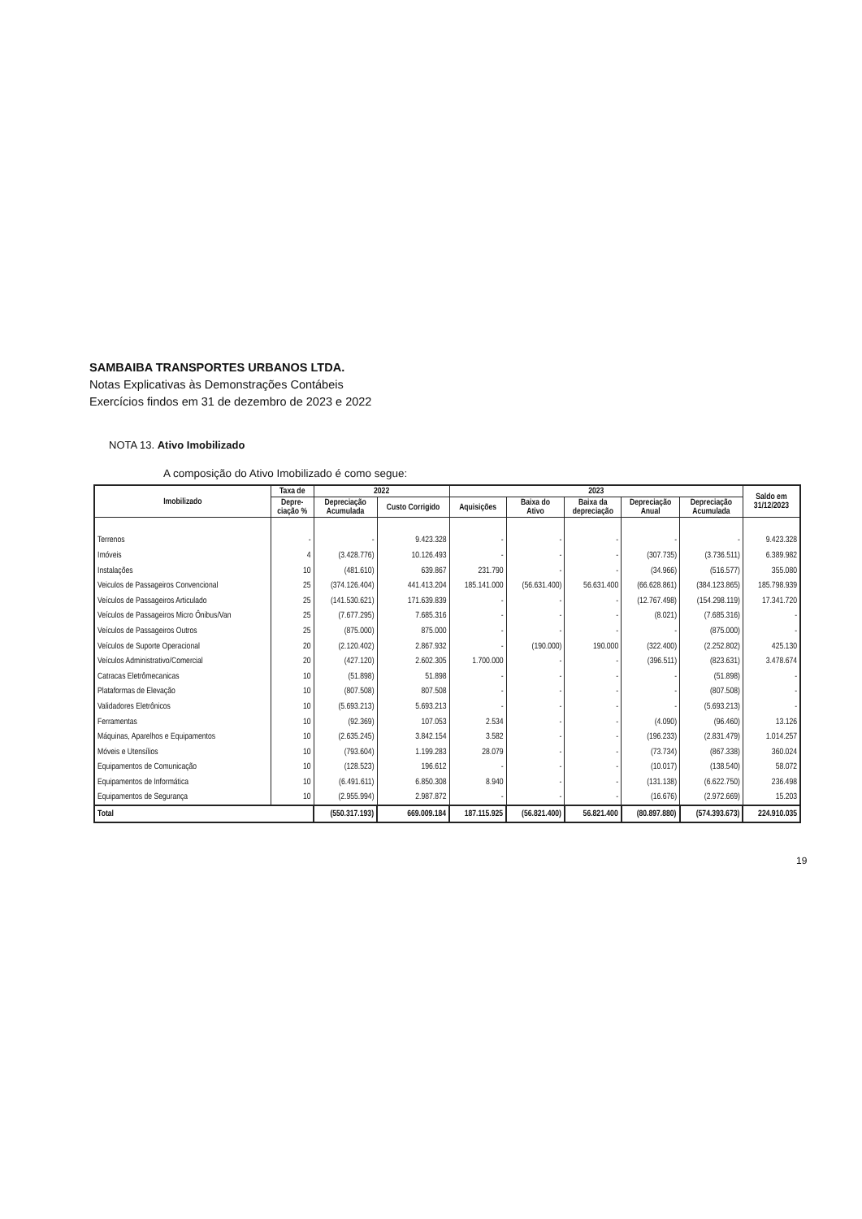SAMBAIBA TRANSPORTES URBANOS LTDA.
Notas Explicativas às Demonstrações Contábeis
Exercícios findos em 31 de dezembro de 2023 e 2022
NOTA 13. Ativo Imobilizado
A composição do Ativo Imobilizado é como segue:
| Imobilizado | Taxa de | 2022 | | 2023 | | | | | Saldo em 31/12/2023 |
| --- | --- | --- | --- | --- | --- | --- | --- | --- | --- |
| | Depre- ciação % | Depreciação Acumulada | Custo Corrigido | Aquisições | Baixa do Ativo | Baixa da depreciação | Depreciação Anual | Depreciação Acumulada | |
| Terrenos | - | - | 9.423.328 | - | - | - | - | - | 9.423.328 |
| Imóveis | 4 | (3.428.776) | 10.126.493 | - | - | - | (307.735) | (3.736.511) | 6.389.982 |
| Instalações | 10 | (481.610) | 639.867 | 231.790 | - | - | (34.966) | (516.577) | 355.080 |
| Veiculos de Passageiros Convencional | 25 | (374.126.404) | 441.413.204 | 185.141.000 | (56.631.400) | 56.631.400 | (66.628.861) | (384.123.865) | 185.798.939 |
| Veículos de Passageiros Articulado | 25 | (141.530.621) | 171.639.839 | - | - | - | (12.767.498) | (154.298.119) | 17.341.720 |
| Veículos de Passageiros Micro Ônibus/Van | 25 | (7.677.295) | 7.685.316 | - | - | - | (8.021) | (7.685.316) | - |
| Veículos de Passageiros Outros | 25 | (875.000) | 875.000 | - | - | - | - | (875.000) | - |
| Veículos de Suporte Operacional | 20 | (2.120.402) | 2.867.932 | - | (190.000) | 190.000 | (322.400) | (2.252.802) | 425.130 |
| Veículos Administrativo/Comercial | 20 | (427.120) | 2.602.305 | 1.700.000 | - | - | (396.511) | (823.631) | 3.478.674 |
| Catracas Eletrômecanicas | 10 | (51.898) | 51.898 | - | - | - | - | (51.898) | - |
| Plataformas de Elevação | 10 | (807.508) | 807.508 | - | - | - | - | (807.508) | - |
| Validadores Eletrônicos | 10 | (5.693.213) | 5.693.213 | - | - | - | - | (5.693.213) | - |
| Ferramentas | 10 | (92.369) | 107.053 | 2.534 | - | - | (4.090) | (96.460) | 13.126 |
| Máquinas, Aparelhos e Equipamentos | 10 | (2.635.245) | 3.842.154 | 3.582 | - | - | (196.233) | (2.831.479) | 1.014.257 |
| Móveis e Utensílios | 10 | (793.604) | 1.199.283 | 28.079 | - | - | (73.734) | (867.338) | 360.024 |
| Equipamentos de Comunicação | 10 | (128.523) | 196.612 | - | - | - | (10.017) | (138.540) | 58.072 |
| Equipamentos de Informática | 10 | (6.491.611) | 6.850.308 | 8.940 | - | - | (131.138) | (6.622.750) | 236.498 |
| Equipamentos de Segurança | 10 | (2.955.994) | 2.987.872 | - | - | - | (16.676) | (2.972.669) | 15.203 |
| Total | | (550.317.193) | 669.009.184 | 187.115.925 | (56.821.400) | 56.821.400 | (80.897.880) | (574.393.673) | 224.910.035 |
19